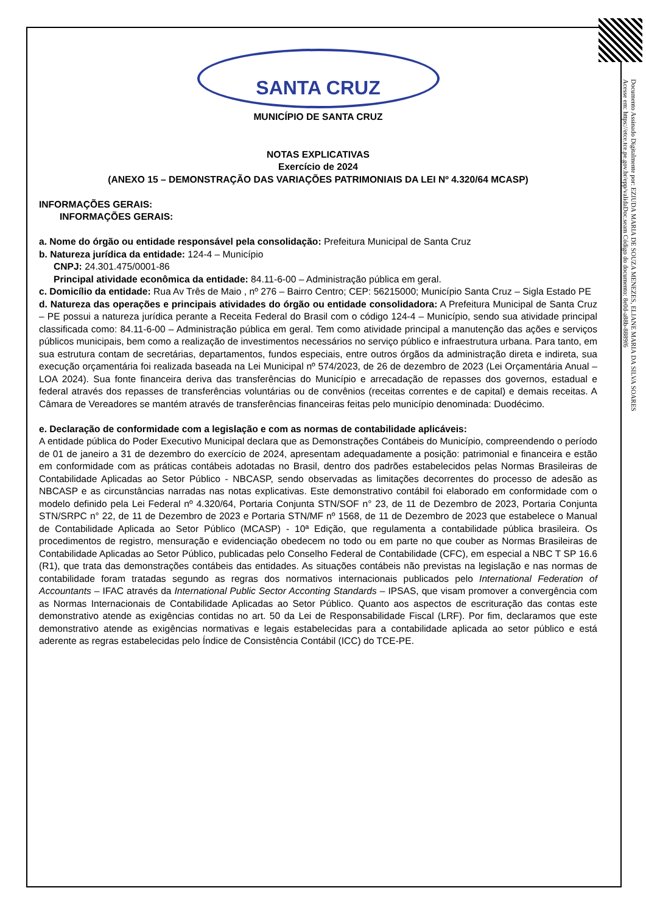Documento Assinado Digitalmente por: EZIUDA MARIA DE SOUZA MENEZES, ELIANE MARIA DA SILVA SOARES
Acesse em: https://etce.tce.pe.gov.br/epp/validaDoc.seam Código do documento: 8e0d-a88b-8889f6
SANTA CRUZ
MUNICÍPIO DE SANTA CRUZ
NOTAS EXPLICATIVAS
Exercício de 2024
(ANEXO 15 – DEMONSTRAÇÃO DAS VARIAÇÕES PATRIMONIAIS DA LEI Nº 4.320/64 MCASP)
INFORMAÇÕES GERAIS:
INFORMAÇÕES GERAIS:
a. Nome do órgão ou entidade responsável pela consolidação: Prefeitura Municipal de Santa Cruz
b. Natureza jurídica da entidade: 124-4 – Município
CNPJ: 24.301.475/0001-86
Principal atividade econômica da entidade: 84.11-6-00 – Administração pública em geral.
c. Domicílio da entidade: Rua Av Três de Maio , nº 276 – Bairro Centro; CEP: 56215000; Município Santa Cruz – Sigla Estado PE
d. Natureza das operações e principais atividades do órgão ou entidade consolidadora: A Prefeitura Municipal de Santa Cruz – PE possui a natureza jurídica perante a Receita Federal do Brasil com o código 124-4 – Município, sendo sua atividade principal classificada como: 84.11-6-00 – Administração pública em geral. Tem como atividade principal a manutenção das ações e serviços públicos municipais, bem como a realização de investimentos necessários no serviço público e infraestrutura urbana. Para tanto, em sua estrutura contam de secretárias, departamentos, fundos especiais, entre outros órgãos da administração direta e indireta, sua execução orçamentária foi realizada baseada na Lei Municipal nº 574/2023, de 26 de dezembro de 2023 (Lei Orçamentária Anual – LOA 2024). Sua fonte financeira deriva das transferências do Município e arrecadação de repasses dos governos, estadual e federal através dos repasses de transferências voluntárias ou de convênios (receitas correntes e de capital) e demais receitas. A Câmara de Vereadores se mantém através de transferências financeiras feitas pelo município denominada: Duodécimo.
e. Declaração de conformidade com a legislação e com as normas de contabilidade aplicáveis:
A entidade pública do Poder Executivo Municipal declara que as Demonstrações Contábeis do Município, compreendendo o período de 01 de janeiro a 31 de dezembro do exercício de 2024, apresentam adequadamente a posição: patrimonial e financeira e estão em conformidade com as práticas contábeis adotadas no Brasil, dentro dos padrões estabelecidos pelas Normas Brasileiras de Contabilidade Aplicadas ao Setor Público - NBCASP, sendo observadas as limitações decorrentes do processo de adesão as NBCASP e as circunstâncias narradas nas notas explicativas. Este demonstrativo contábil foi elaborado em conformidade com o modelo definido pela Lei Federal nº 4.320/64, Portaria Conjunta STN/SOF n° 23, de 11 de Dezembro de 2023, Portaria Conjunta STN/SRPC n° 22, de 11 de Dezembro de 2023 e Portaria STN/MF nº 1568, de 11 de Dezembro de 2023 que estabelece o Manual de Contabilidade Aplicada ao Setor Público (MCASP) - 10ª Edição, que regulamenta a contabilidade pública brasileira. Os procedimentos de registro, mensuração e evidenciação obedecem no todo ou em parte no que couber as Normas Brasileiras de Contabilidade Aplicadas ao Setor Público, publicadas pelo Conselho Federal de Contabilidade (CFC), em especial a NBC T SP 16.6 (R1), que trata das demonstrações contábeis das entidades. As situações contábeis não previstas na legislação e nas normas de contabilidade foram tratadas segundo as regras dos normativos internacionais publicados pelo International Federation of Accountants – IFAC através da International Public Sector Acconting Standards – IPSAS, que visam promover a convergência com as Normas Internacionais de Contabilidade Aplicadas ao Setor Público. Quanto aos aspectos de escrituração das contas este demonstrativo atende as exigências contidas no art. 50 da Lei de Responsabilidade Fiscal (LRF). Por fim, declaramos que este demonstrativo atende as exigências normativas e legais estabelecidas para a contabilidade aplicada ao setor público e está aderente as regras estabelecidas pelo Índice de Consistência Contábil (ICC) do TCE-PE.